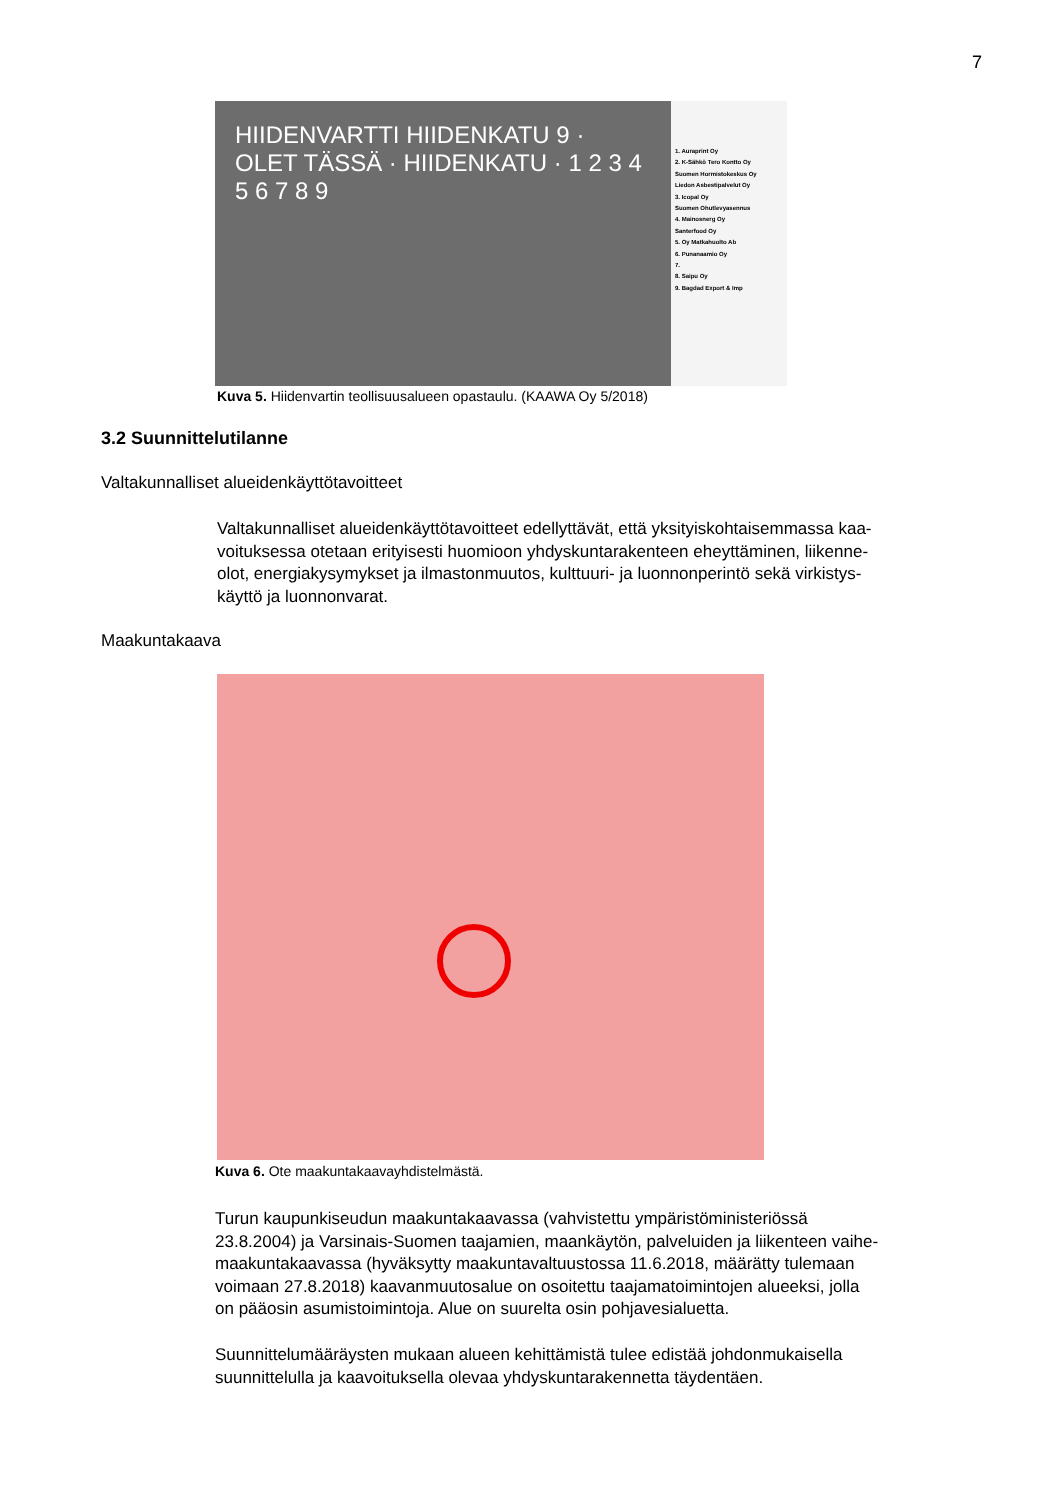7
HIIDENVARTTI HIIDENKATU 9 · OLET TÄSSÄ · HIIDENKATU · 1 2 3 4 5 6 7 8 9
1. Auraprint Oy
2. K-Sähkö Tero Kontto Oy
Suomen Hormistokeskus Oy
Liedon Asbestipalvelut Oy
3. Icopal Oy
Suomen Ohutlevyasennus
4. Mainosnerg Oy
Santerfood Oy
5. Oy Matkahuolto Ab
6. Punanaamio Oy
7.
8. Saipu Oy
9. Bagdad Export & Imp
Kuva 5. Hiidenvartin teollisuusalueen opastaulu. (KAAWA Oy 5/2018)
3.2 Suunnittelutilanne
Valtakunnalliset alueidenkäyttötavoitteet
Valtakunnalliset alueidenkäyttötavoitteet edellyttävät, että yksityiskohtaisemmassa kaa-
voituksessa otetaan erityisesti huomioon yhdyskuntarakenteen eheyttäminen, liikenne-
olot, energiakysymykset ja ilmastonmuutos, kulttuuri- ja luonnonperintö sekä virkistys-
käyttö ja luonnonvarat.
Maakuntakaava
Kuva 6. Ote maakuntakaavayhdistelmästä.
Turun kaupunkiseudun maakuntakaavassa (vahvistettu ympäristöministeriössä
23.8.2004) ja Varsinais-Suomen taajamien, maankäytön, palveluiden ja liikenteen vaihe-
maakuntakaavassa (hyväksytty maakuntavaltuustossa 11.6.2018, määrätty tulemaan
voimaan 27.8.2018) kaavanmuutosalue on osoitettu taajamatoimintojen alueeksi, jolla
on pääosin asumistoimintoja. Alue on suurelta osin pohjavesialuetta.
Suunnittelumääräysten mukaan alueen kehittämistä tulee edistää johdonmukaisella
suunnittelulla ja kaavoituksella olevaa yhdyskuntarakennetta täydentäen.